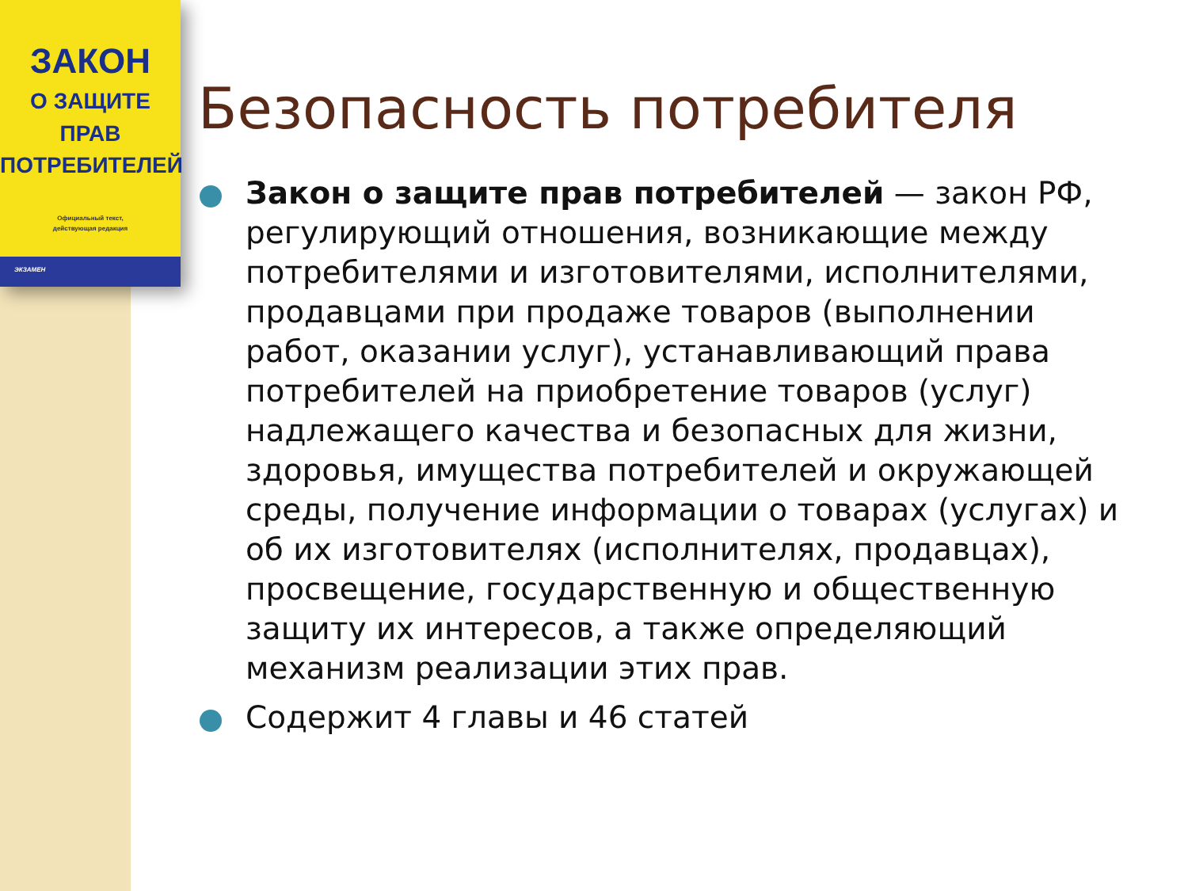ЗАКОН
О ЗАЩИТЕ ПРАВ
ПОТРЕБИТЕЛЕЙ
Официальный текст,
действующая редакция
ЭКЗАМЕН
Безопасность потребителя
Закон о защите прав потребителей — закон РФ, регулирующий отношения, возникающие между потребителями и изготовителями, исполнителями, продавцами при продаже товаров (выполнении работ, оказании услуг), устанавливающий права потребителей на приобретение товаров (услуг) надлежащего качества и безопасных для жизни, здоровья, имущества потребителей и окружающей среды, получение информации о товарах (услугах) и об их изготовителях (исполнителях, продавцах), просвещение, государственную и общественную защиту их интересов, а также определяющий механизм реализации этих прав.
Содержит 4 главы и 46 статей